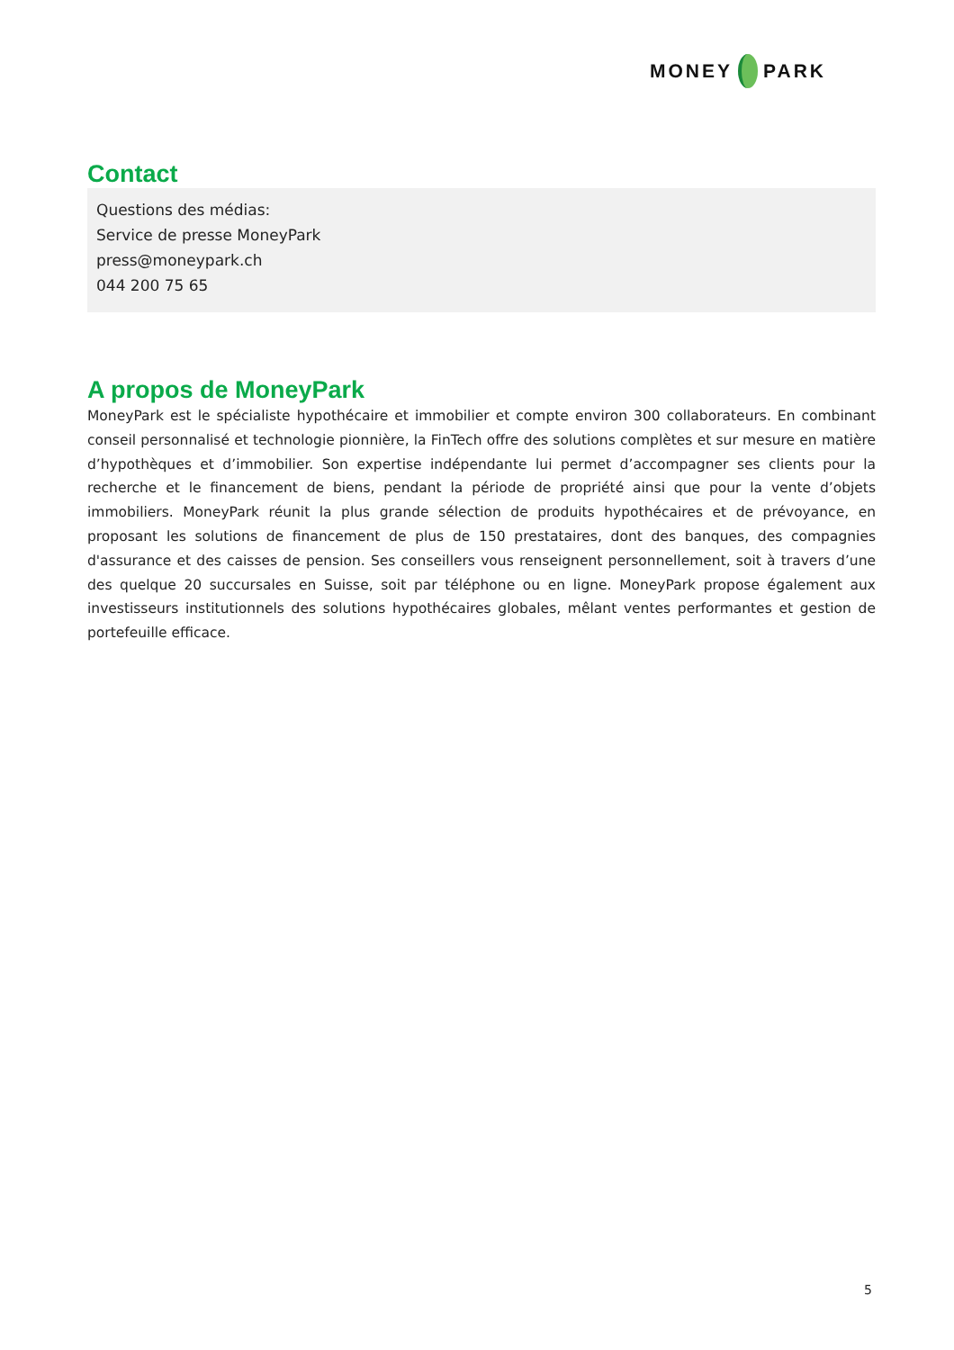MONEY PARK
Contact
Questions des médias:
Service de presse MoneyPark
press@moneypark.ch
044 200 75 65
A propos de MoneyPark
MoneyPark est le spécialiste hypothécaire et immobilier et compte environ 300 collaborateurs. En combinant conseil personnalisé et technologie pionnière, la FinTech offre des solutions complètes et sur mesure en matière d’hypothèques et d’immobilier. Son expertise indépendante lui permet d’accompagner ses clients pour la recherche et le financement de biens, pendant la période de propriété ainsi que pour la vente d’objets immobiliers. MoneyPark réunit la plus grande sélection de produits hypothécaires et de prévoyance, en proposant les solutions de financement de plus de 150 prestataires, dont des banques, des compagnies d'assurance et des caisses de pension. Ses conseillers vous renseignent personnellement, soit à travers d’une des quelque 20 succursales en Suisse, soit par téléphone ou en ligne. MoneyPark propose également aux investisseurs institutionnels des solutions hypothécaires globales, mêlant ventes performantes et gestion de portefeuille efficace.
5